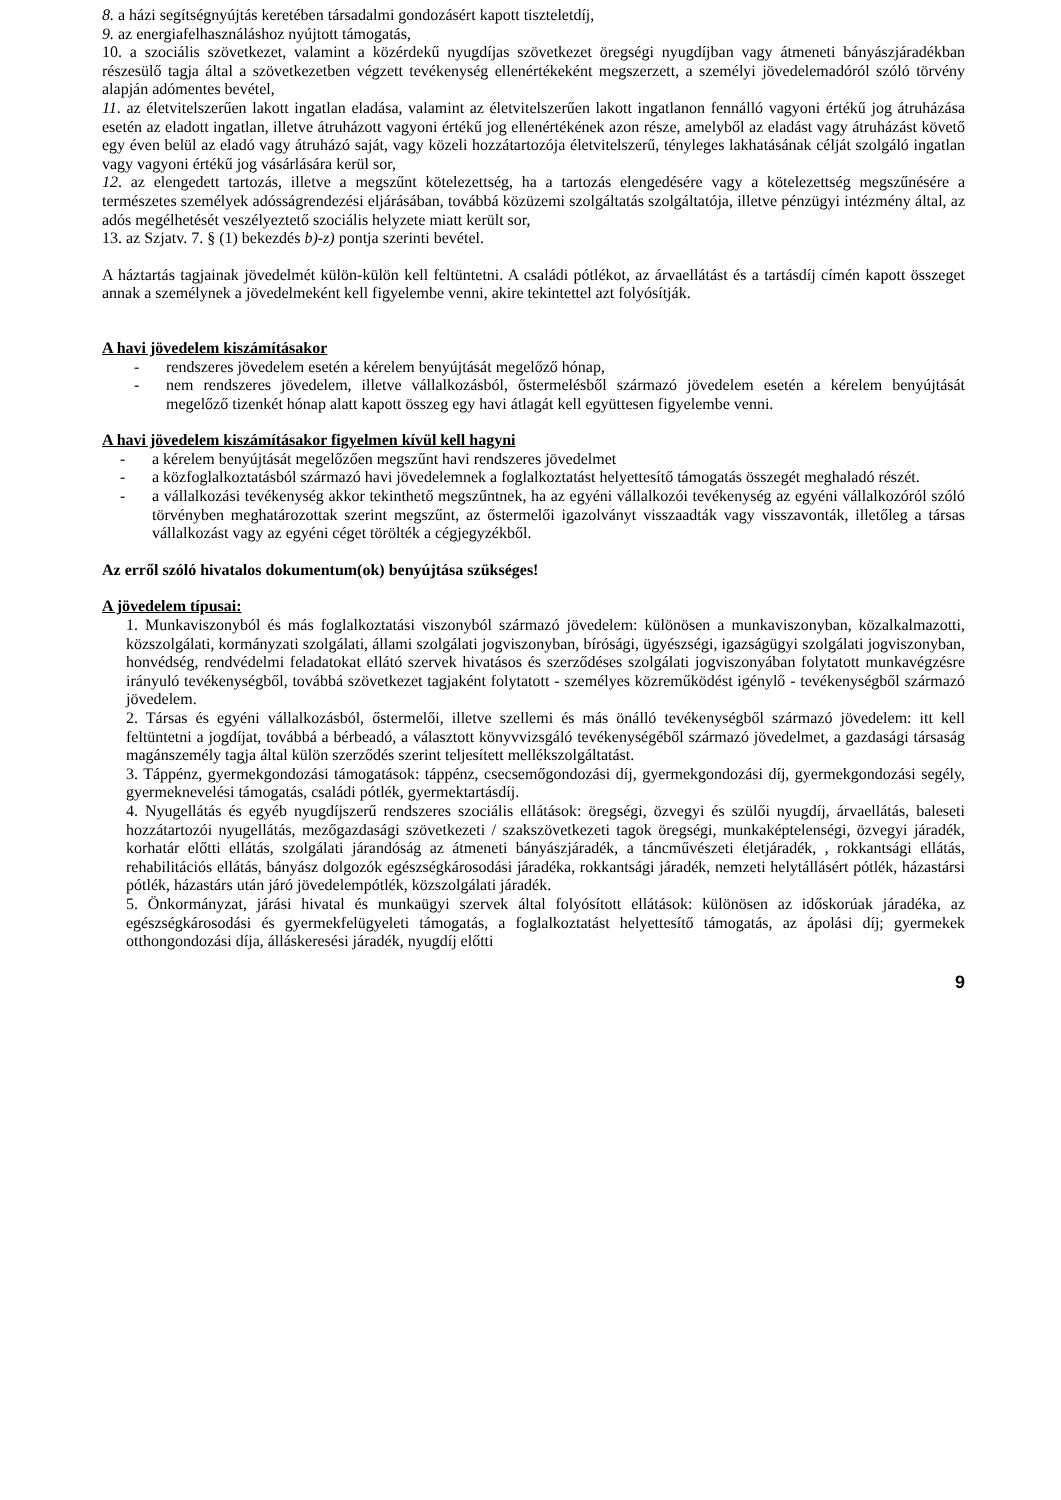8. a házi segítségnyújtás keretében társadalmi gondozásért kapott tiszteletdíj,
9. az energiafelhasználáshoz nyújtott támogatás,
10. a szociális szövetkezet, valamint a közérdekű nyugdíjas szövetkezet öregségi nyugdíjban vagy átmeneti bányászjáradékban részesülő tagja által a szövetkezetben végzett tevékenység ellenértékeként megszerzett, a személyi jövedelemadóról szóló törvény alapján adómentes bevétel,
11. az életvitelszerűen lakott ingatlan eladása, valamint az életvitelszerűen lakott ingatlanon fennálló vagyoni értékű jog átruházása esetén az eladott ingatlan, illetve átruházott vagyoni értékű jog ellenértékének azon része, amelyből az eladást vagy átruházást követő egy éven belül az eladó vagy átruházó saját, vagy közeli hozzátartozója életvitelszerű, tényleges lakhatásának célját szolgáló ingatlan vagy vagyoni értékű jog vásárlására kerül sor,
12. az elengedett tartozás, illetve a megszűnt kötelezettség, ha a tartozás elengedésére vagy a kötelezettség megszűnésére a természetes személyek adósságrendezési eljárásában, továbbá közüzemi szolgáltatás szolgáltatója, illetve pénzügyi intézmény által, az adós megélhetését veszélyeztető szociális helyzete miatt került sor,
13. az Szjatv. 7. § (1) bekezdés b)-z) pontja szerinti bevétel.
A háztartás tagjainak jövedelmét külön-külön kell feltüntetni. A családi pótlékot, az árvaellátást és a tartásdíj címén kapott összeget annak a személynek a jövedelmeként kell figyelembe venni, akire tekintettel azt folyósítják.
A havi jövedelem kiszámításakor
- rendszeres jövedelem esetén a kérelem benyújtását megelőző hónap,
- nem rendszeres jövedelem, illetve vállalkozásból, őstermelésből származó jövedelem esetén a kérelem benyújtását megelőző tizenkét hónap alatt kapott összeg egy havi átlagát kell együttesen figyelembe venni.
A havi jövedelem kiszámításakor figyelmen kívül kell hagyni
- a kérelem benyújtását megelőzően megszűnt havi rendszeres jövedelmet
- a közfoglalkoztatásból származó havi jövedelemnek a foglalkoztatást helyettesítő támogatás összegét meghaladó részét.
- a vállalkozási tevékenység akkor tekinthető megszűntnek, ha az egyéni vállalkozói tevékenység az egyéni vállalkozóról szóló törvényben meghatározottak szerint megszűnt, az őstermelői igazolványt visszaadták vagy visszavonták, illetőleg a társas vállalkozást vagy az egyéni céget törölték a cégjegyzékből.
Az erről szóló hivatalos dokumentum(ok) benyújtása szükséges!
A jövedelem típusai:
1. Munkaviszonyból és más foglalkoztatási viszonyból származó jövedelem: különösen a munkaviszonyban, közalkalmazotti, közszolgálati, kormányzati szolgálati, állami szolgálati jogviszonyban, bírósági, ügyészségi, igazságügyi szolgálati jogviszonyban, honvédség, rendvédelmi feladatokat ellátó szervek hivatásos és szerződéses szolgálati jogviszonyában folytatott munkavégzésre irányuló tevékenységből, továbbá szövetkezet tagjaként folytatott - személyes közreműködést igénylő - tevékenységből származó jövedelem.
2. Társas és egyéni vállalkozásból, őstermelői, illetve szellemi és más önálló tevékenységből származó jövedelem: itt kell feltüntetni a jogdíjat, továbbá a bérbeadó, a választott könyvvizsgáló tevékenységéből származó jövedelmet, a gazdasági társaság magánszemély tagja által külön szerződés szerint teljesített mellékszolgáltatást.
3. Táppénz, gyermekgondozási támogatások: táppénz, csecsemőgondozási díj, gyermekgondozási díj, gyermekgondozási segély, gyermeknevelési támogatás, családi pótlék, gyermektartásdíj.
4. Nyugellátás és egyéb nyugdíjszerű rendszeres szociális ellátások: öregségi, özvegyi és szülői nyugdíj, árvaellátás, baleseti hozzátartozói nyugellátás, mezőgazdasági szövetkezeti / szakszövetkezeti tagok öregségi, munkaképtelenségi, özvegyi járadék, korhatár előtti ellátás, szolgálati járandóság az átmeneti bányászjáradék, a táncművészeti életjáradék, , rokkantsági ellátás, rehabilitációs ellátás, bányász dolgozók egészségkárosodási járadéka, rokkantsági járadék, nemzeti helytállásért pótlék, házastársi pótlék, házastárs után járó jövedelempótlék, közszolgálati járadék.
5. Önkormányzat, járási hivatal és munkaügyi szervek által folyósított ellátások: különösen az időskorúak járadéka, az egészségkárosodási és gyermekfelügyeleti támogatás, a foglalkoztatást helyettesítő támogatás, az ápolási díj; gyermekek otthongondozási díja, álláskeresési járadék, nyugdíj előtti
9